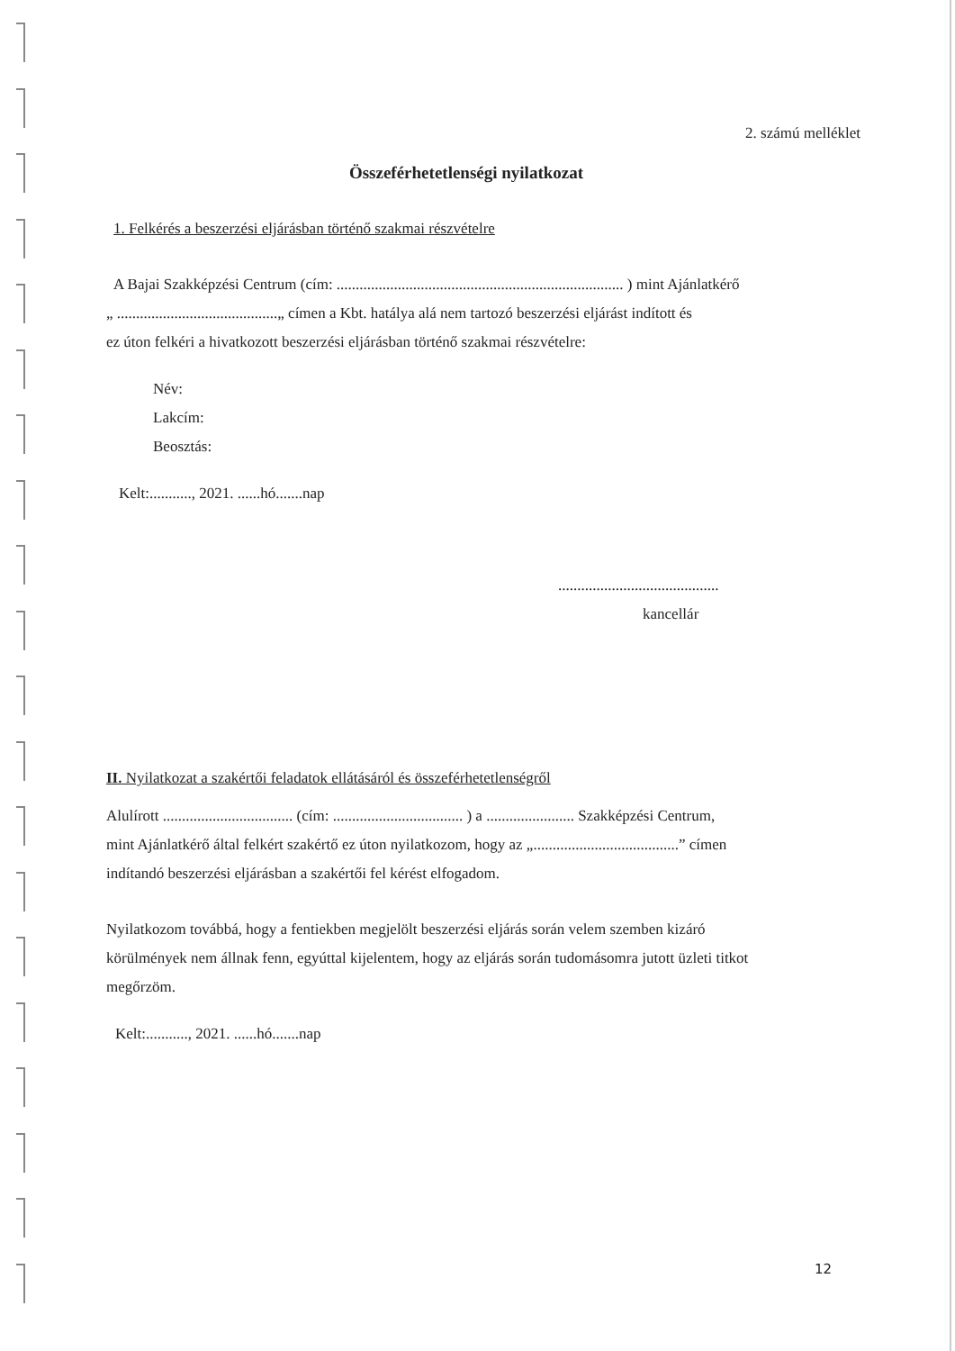2. számú melléklet
Összeférhetetlenségi nyilatkozat
1. Felkérés a beszerzési eljárásban történő szakmai részvételre
A Bajai Szakképzési Centrum (cím: ........................................................................... ) mint Ajánlatkérő
„ ..........................................„ címen a Kbt. hatálya alá nem tartozó beszerzési eljárást indított és
ez úton felkéri a hivatkozott beszerzési eljárásban történő szakmai részvételre:
Név:
Lakcím:
Beosztás:
Kelt:..........., 2021. ......hó.......nap
..........................................
kancellár
II. Nyilatkozat a szakértői feladatok ellátásáról és összeférhetetlenségről
Alulírott .................................. (cím: .................................. ) a ....................... Szakképzési Centrum,
mint Ajánlatkérő által felkért szakértő ez úton nyilatkozom, hogy az „......................................” címen
indítandó beszerzési eljárásban a szakértői fel kérést elfogadom.
Nyilatkozom továbbá, hogy a fentiekben megjelölt beszerzési eljárás során velem szemben kizáró
körülmények nem állnak fenn, egyúttal kijelentem, hogy az eljárás során tudomásomra jutott üzleti titkot
megőrzöm.
Kelt:..........., 2021. ......hó.......nap
12